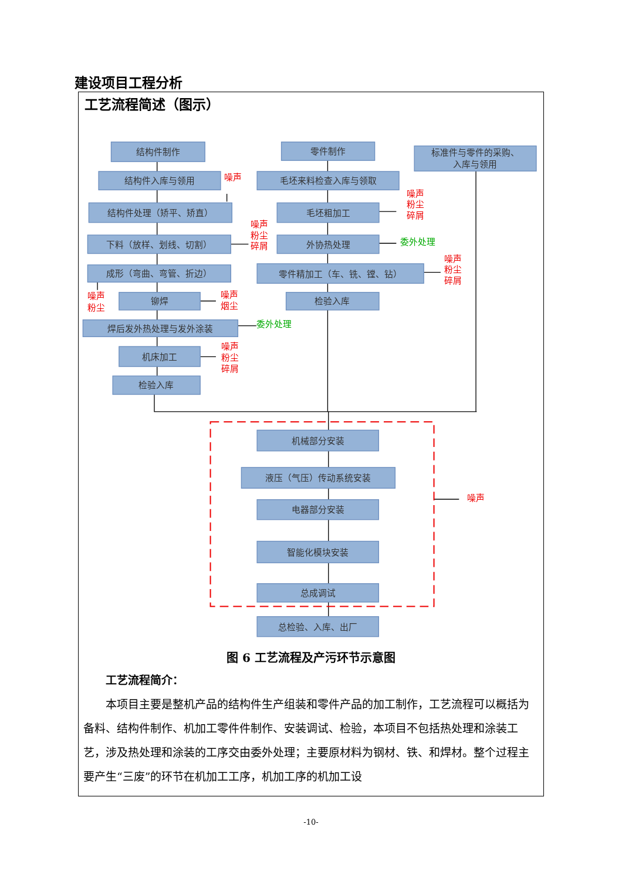建设项目工程分析
工艺流程简述（图示）
结构件制作
结构件入库与领用
结构件处理（矫平、矫直）
下料（放样、划线、切割）
成形（弯曲、弯管、折边）
铆焊
焊后发外热处理与发外涂装
机床加工
检验入库
零件制作
毛坯来料检查入库与领取
毛坯粗加工
外协热处理
零件精加工（车、铣、镗、钻）
检验入库
标准件与零件的采购、
入库与领用
机械部分安装
液压（气压）传动系统安装
电器部分安装
智能化模块安装
总成调试
总检验、入库、出厂
噪声
噪声
粉尘
碎屑
噪声
粉尘
碎屑
噪声
粉尘
碎屑
噪声
粉尘
噪声
烟尘
噪声
粉尘
碎屑
噪声
委外处理
委外处理
图 6 工艺流程及产污环节示意图
工艺流程简介：
本项目主要是整机产品的结构件生产组装和零件产品的加工制作，工艺流程可以概括为备料、结构件制作、机加工零件件制作、安装调试、检验，本项目不包括热处理和涂装工艺，涉及热处理和涂装的工序交由委外处理；主要原材料为钢材、铁、和焊材。整个过程主要产生“三废”的环节在机加工工序，机加工序的机加工设
-10-